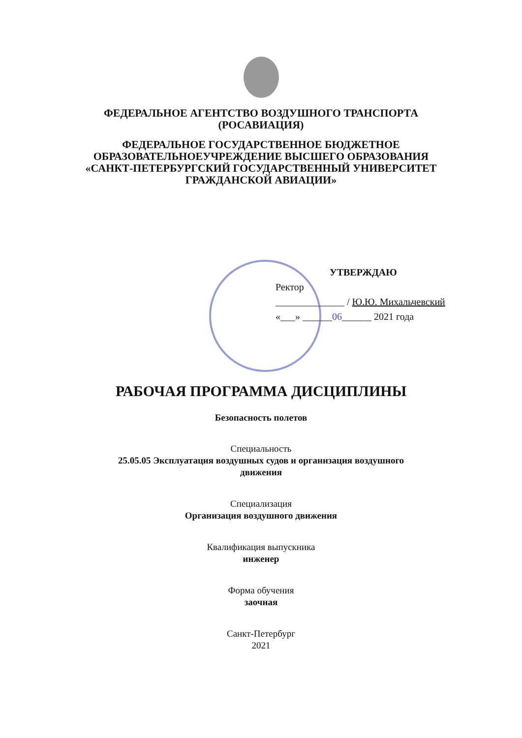ФЕДЕРАЛЬНОЕ АГЕНТСТВО ВОЗДУШНОГО ТРАНСПОРТА
(РОСАВИАЦИЯ)
ФЕДЕРАЛЬНОЕ ГОСУДАРСТВЕННОЕ БЮДЖЕТНОЕ
ОБРАЗОВАТЕЛЬНОЕУЧРЕЖДЕНИЕ ВЫСШЕГО ОБРАЗОВАНИЯ
«САНКТ-ПЕТЕРБУРГСКИЙ ГОСУДАРСТВЕННЫЙ УНИВЕРСИТЕТ
ГРАЖДАНСКОЙ АВИАЦИИ»
УТВЕРЖДАЮ
Ректор
______________ / Ю.Ю. Михальчевский
«___» ______06______ 2021 года
РАБОЧАЯ ПРОГРАММА ДИСЦИПЛИНЫ
Безопасность полетов
Специальность
25.05.05 Эксплуатация воздушных судов и организация воздушного
движения
Специализация
Организация воздушного движения
Квалификация выпускника
инженер
Форма обучения
заочная
Санкт-Петербург
2021